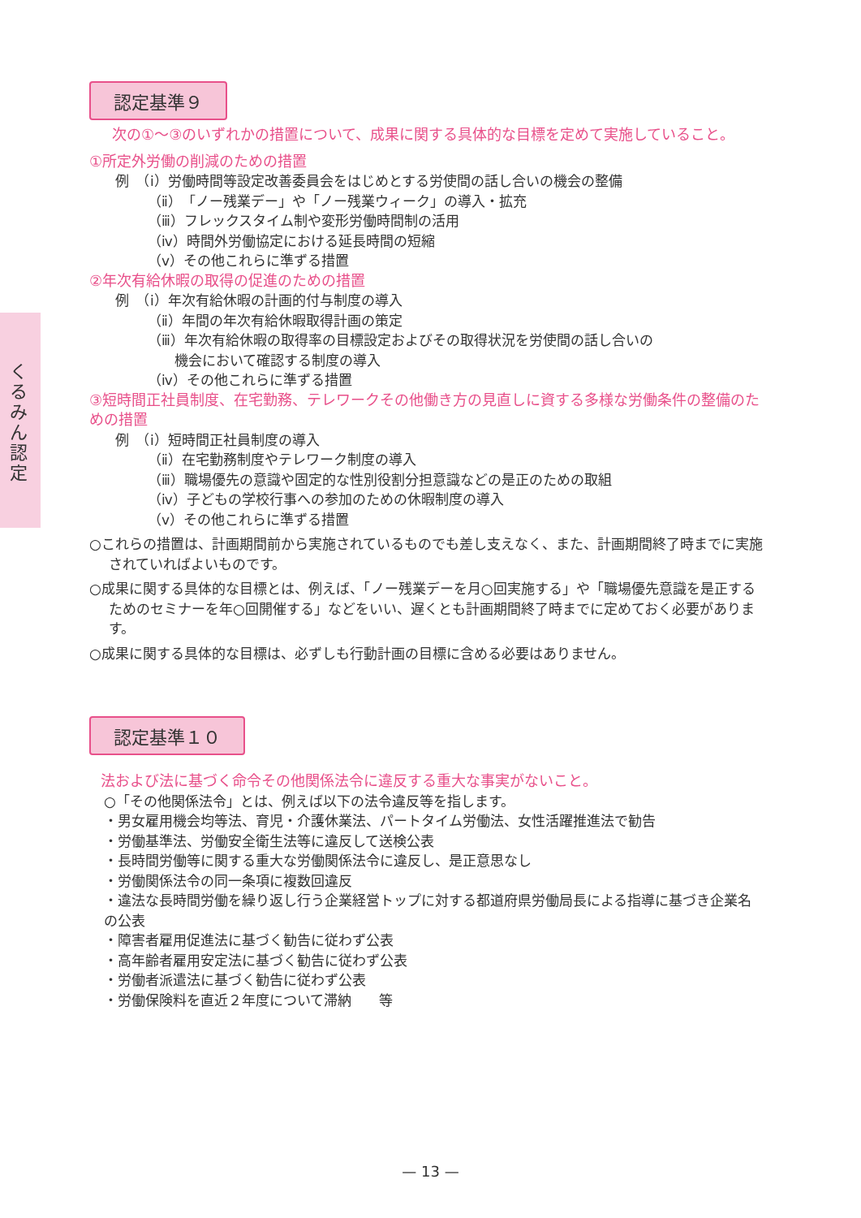くるみん認定
認定基準９
次の①～③のいずれかの措置について、成果に関する具体的な目標を定めて実施していること。
①所定外労働の削減のための措置
例　（ⅰ）労働時間等設定改善委員会をはじめとする労使間の話し合いの機会の整備
（ⅱ）「ノー残業デー」や「ノー残業ウィーク」の導入・拡充
（ⅲ）フレックスタイム制や変形労働時間制の活用
（ⅳ）時間外労働協定における延長時間の短縮
（ⅴ）その他これらに準ずる措置
②年次有給休暇の取得の促進のための措置
例　（ⅰ）年次有給休暇の計画的付与制度の導入
（ⅱ）年間の年次有給休暇取得計画の策定
（ⅲ）年次有給休暇の取得率の目標設定およびその取得状況を労使間の話し合いの
機会において確認する制度の導入
（ⅳ）その他これらに準ずる措置
③短時間正社員制度、在宅勤務、テレワークその他働き方の見直しに資する多様な労働条件の整備のための措置
例　（ⅰ）短時間正社員制度の導入
（ⅱ）在宅勤務制度やテレワーク制度の導入
（ⅲ）職場優先の意識や固定的な性別役割分担意識などの是正のための取組
（ⅳ）子どもの学校行事への参加のための休暇制度の導入
（ⅴ）その他これらに準ずる措置
○これらの措置は、計画期間前から実施されているものでも差し支えなく、また、計画期間終了時までに実施されていればよいものです。
○成果に関する具体的な目標とは、例えば、「ノー残業デーを月○回実施する」や「職場優先意識を是正するためのセミナーを年○回開催する」などをいい、遅くとも計画期間終了時までに定めておく必要があります。
○成果に関する具体的な目標は、必ずしも行動計画の目標に含める必要はありません。
認定基準１０
法および法に基づく命令その他関係法令に違反する重大な事実がないこと。
○「その他関係法令」とは、例えば以下の法令違反等を指します。
・男女雇用機会均等法、育児・介護休業法、パートタイム労働法、女性活躍推進法で勧告
・労働基準法、労働安全衛生法等に違反して送検公表
・長時間労働等に関する重大な労働関係法令に違反し、是正意思なし
・労働関係法令の同一条項に複数回違反
・違法な長時間労働を繰り返し行う企業経営トップに対する都道府県労働局長による指導に基づき企業名の公表
・障害者雇用促進法に基づく勧告に従わず公表
・高年齢者雇用安定法に基づく勧告に従わず公表
・労働者派遣法に基づく勧告に従わず公表
・労働保険料を直近２年度について滞納　　等
— 13 —